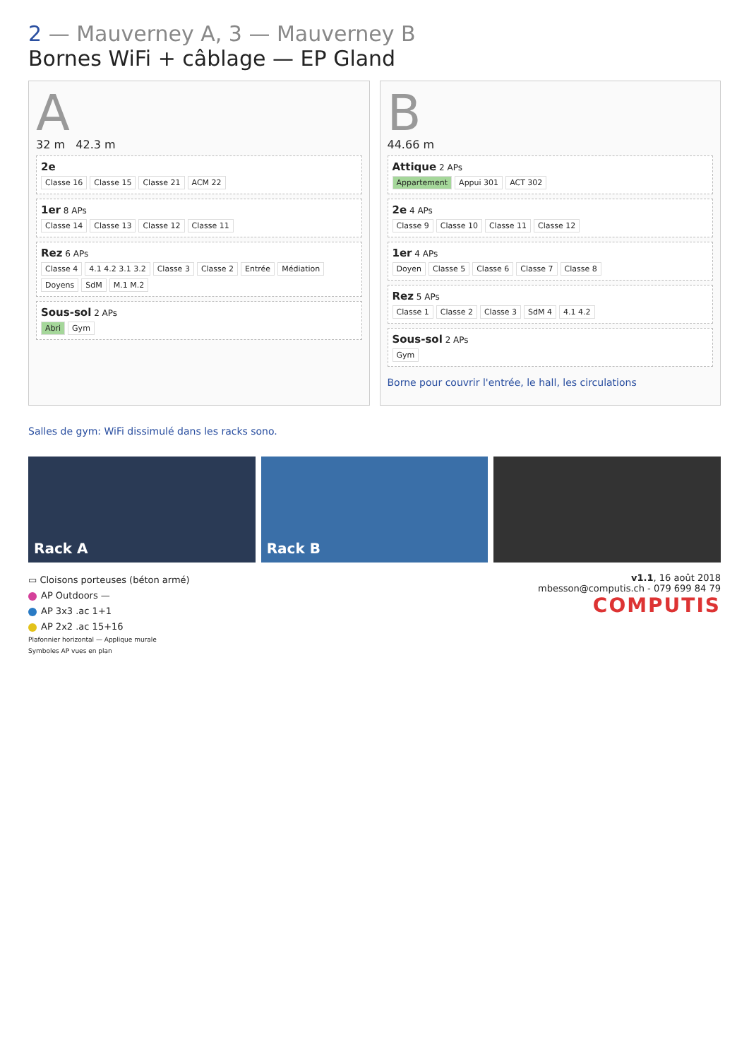2 — Mauverney A, 3 — Mauverney B
Bornes WiFi + câblage — EP Gland
A
32 m 42.3 m
2e
Classe 16 Classe 15 Classe 21 ACM 22
1er 8 APs
Classe 14 Classe 13 Classe 12 Classe 11
Rez 6 APs
Classe 4 4.1 4.2 3.1 3.2 Classe 3 Classe 2 Entrée Médiation Doyens SdM M.1 M.2
Sous-sol 2 APs
Abri Gym
B
44.66 m
Attique 2 APs
Appartement Appui 301 ACT 302
2e 4 APs
Classe 9 Classe 10 Classe 11 Classe 12
1er 4 APs
Doyen Classe 5 Classe 6 Classe 7 Classe 8
Rez 5 APs
Classe 1 Classe 2 Classe 3 SdM 4 4.1 4.2
Sous-sol 2 APs
Gym
Borne pour couvrir l'entrée, le hall, les circulations
Salles de gym: WiFi dissimulé dans les racks sono.
Rack A Rack B
▭ Cloisons porteuses (béton armé)
AP Outdoors —
AP 3x3 .ac 1+1
AP 2x2 .ac 15+16
Plafonnier horizontal — Applique murale
Symboles AP vues en plan
v1.1, 16 août 2018
mbesson@computis.ch - 079 699 84 79
COMPUTIS